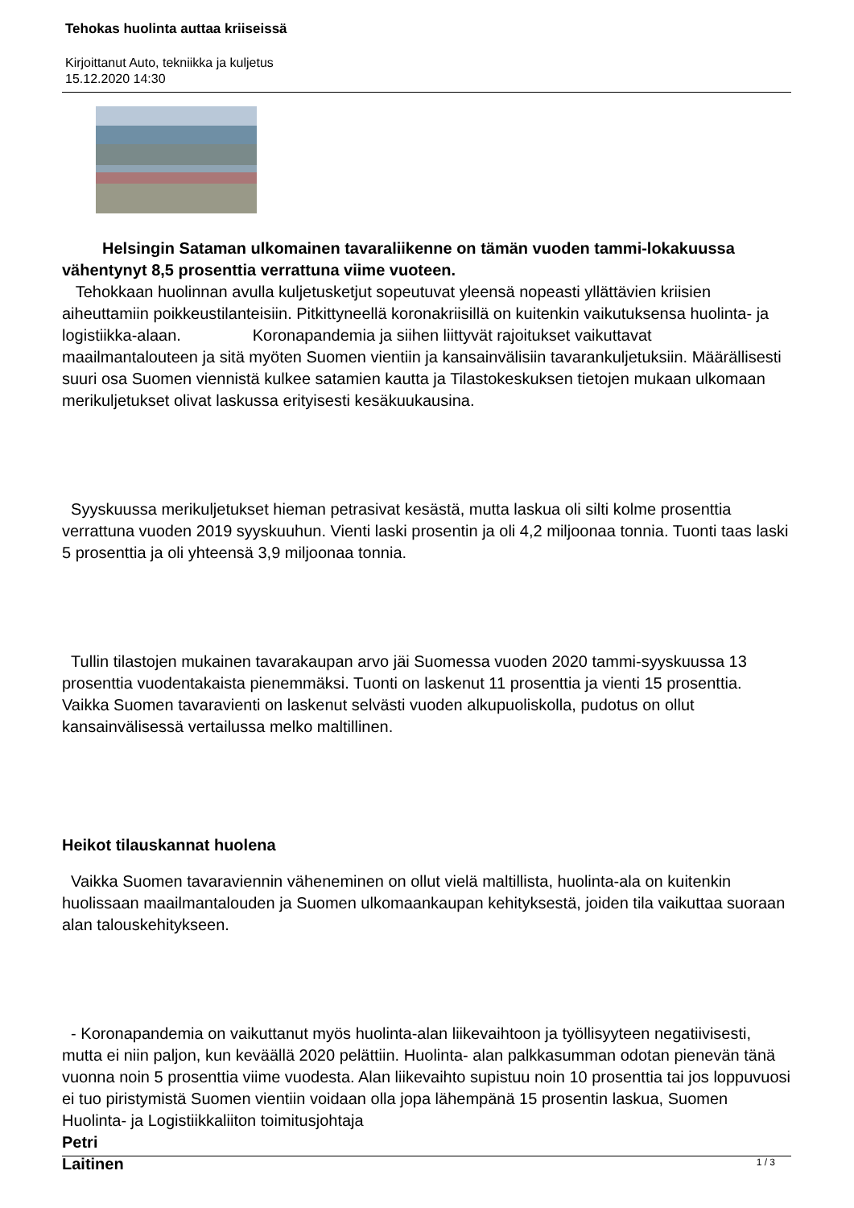Tehokas huolinta auttaa kriiseissä
Kirjoittanut Auto, tekniikka ja kuljetus
15.12.2020 14:30
Helsingin Sataman ulkomainen tavaraliikenne on tämän vuoden tammi-lokakuussa vähentynyt 8,5 prosenttia verrattuna viime vuoteen.
Tehokkaan huolinnan avulla kuljetusketjut sopeutuvat yleensä nopeasti yllättävien kriisien aiheuttamiin poikkeustilanteisiin. Pitkittyneellä koronakriisillä on kuitenkin vaikutuksensa huolinta- ja logistiikka-alaan. Koronapandemia ja siihen liittyvät rajoitukset vaikuttavat maailmantalouteen ja sitä myöten Suomen vientiin ja kansainvälisiin tavarankuljetuksiin. Määrällisesti suuri osa Suomen viennistä kulkee satamien kautta ja Tilastokeskuksen tietojen mukaan ulkomaan merikuljetukset olivat laskussa erityisesti kesäkuukausina.
Syyskuussa merikuljetukset hieman petrasivat kesästä, mutta laskua oli silti kolme prosenttia verrattuna vuoden 2019 syyskuuhun. Vienti laski prosentin ja oli 4,2 miljoonaa tonnia. Tuonti taas laski 5 prosenttia ja oli yhteensä 3,9 miljoonaa tonnia.
Tullin tilastojen mukainen tavarakaupan arvo jäi Suomessa vuoden 2020 tammi-syyskuussa 13 prosenttia vuodentakaista pienemmäksi. Tuonti on laskenut 11 prosenttia ja vienti 15 prosenttia. Vaikka Suomen tavaravienti on laskenut selvästi vuoden alkupuoliskolla, pudotus on ollut kansainvälisessä vertailussa melko maltillinen.
Heikot tilauskannat huolena
Vaikka Suomen tavaraviennin väheneminen on ollut vielä maltillista, huolinta-ala on kuitenkin huolissaan maailmantalouden ja Suomen ulkomaankaupan kehityksestä, joiden tila vaikuttaa suoraan alan talouskehitykseen.
- Koronapandemia on vaikuttanut myös huolinta-alan liikevaihtoon ja työllisyyteen negatiivisesti, mutta ei niin paljon, kun keväällä 2020 pelättiin. Huolinta- alan palkkasumman odotan pienevän tänä vuonna noin 5 prosenttia viime vuodesta. Alan liikevaihto supistuu noin 10 prosenttia tai jos loppuvuosi ei tuo piristymistä Suomen vientiin voidaan olla jopa lähempänä 15 prosentin laskua, Suomen Huolinta- ja Logistiikkaliiton toimitusjohtaja
Petri
Laitinen
1 / 3